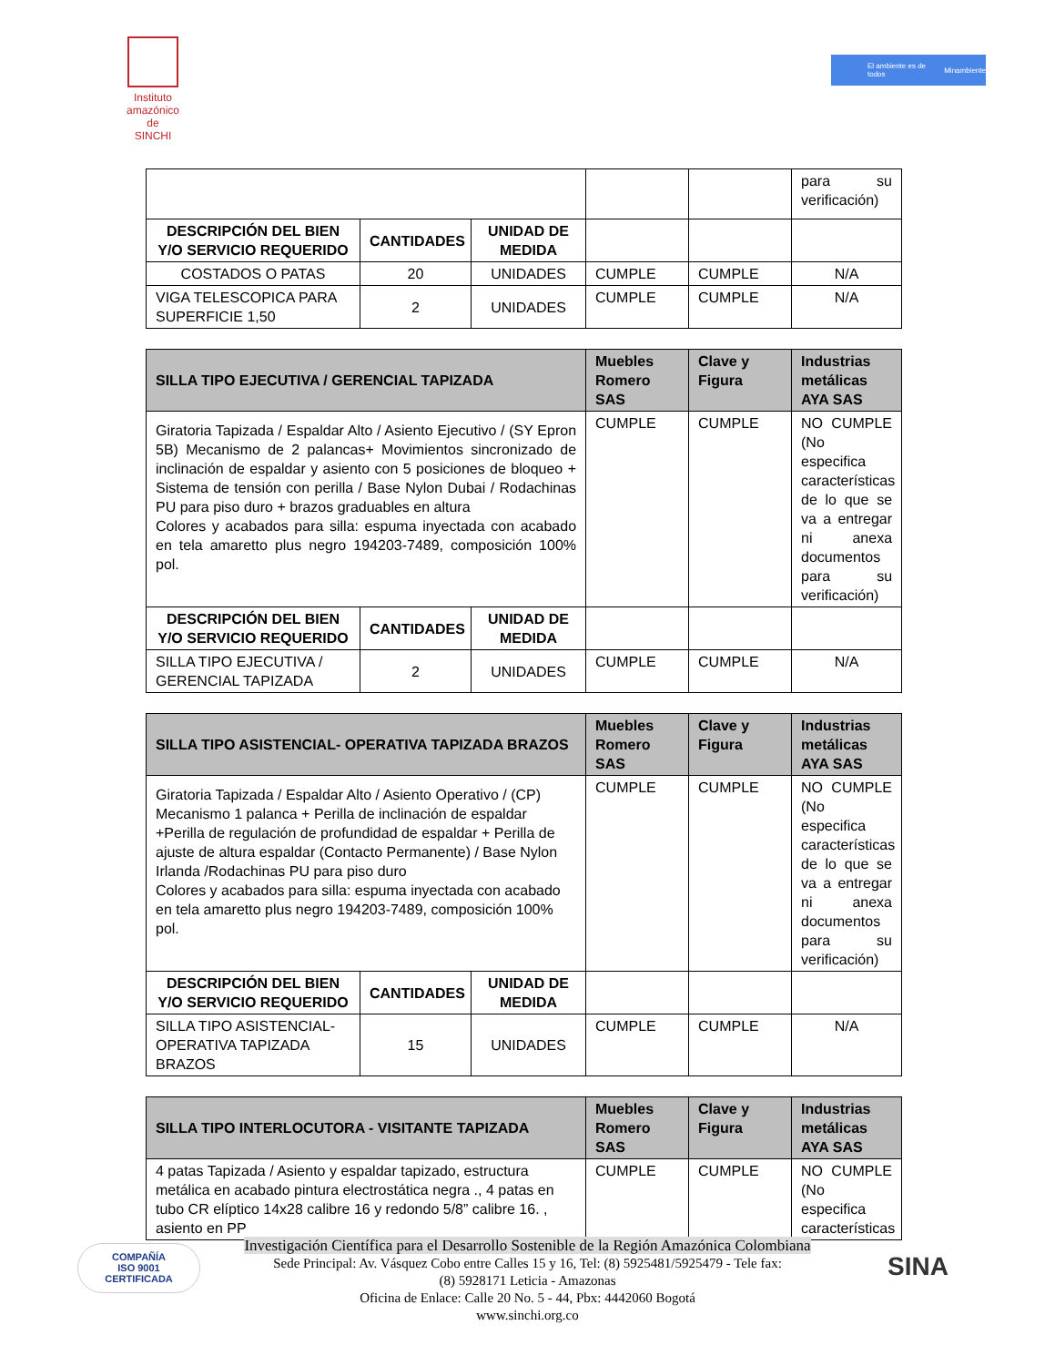Instituto
amazónico de
SINCHI
El ambiente es de todos Minambiente
| | | | | | para su verificación) |
| DESCRIPCIÓN DEL BIEN Y/O SERVICIO REQUERIDO | CANTIDADES | UNIDAD DE MEDIDA | | | |
| COSTADOS O PATAS | 20 | UNIDADES | CUMPLE | CUMPLE | N/A |
| VIGA TELESCOPICA PARA SUPERFICIE 1,50 | 2 | UNIDADES | CUMPLE | CUMPLE | N/A |
| SILLA TIPO EJECUTIVA / GERENCIAL TAPIZADA | | | Muebles Romero SAS | Clave y Figura | Industrias metálicas AYA SAS |
| --- | --- | --- | --- | --- | --- |
| Giratoria Tapizada / Espaldar Alto / Asiento Ejecutivo / (SY Epron 5B) Mecanismo de 2 palancas+ Movimientos sincronizado de inclinación de espaldar y asiento con 5 posiciones de bloqueo + Sistema de tensión con perilla / Base Nylon Dubai / Rodachinas PU para piso duro + brazos graduables en altura Colores y acabados para silla: espuma inyectada con acabado en tela amaretto plus negro 194203-7489, composición 100% pol. | | | CUMPLE | CUMPLE | NO CUMPLE (No especifica características de lo que se va a entregar ni anexa documentos para su verificación) |
| DESCRIPCIÓN DEL BIEN Y/O SERVICIO REQUERIDO | CANTIDADES | UNIDAD DE MEDIDA | | | |
| SILLA TIPO EJECUTIVA / GERENCIAL TAPIZADA | 2 | UNIDADES | CUMPLE | CUMPLE | N/A |
| SILLA TIPO ASISTENCIAL- OPERATIVA TAPIZADA BRAZOS | | | Muebles Romero SAS | Clave y Figura | Industrias metálicas AYA SAS |
| --- | --- | --- | --- | --- | --- |
| Giratoria Tapizada / Espaldar Alto / Asiento Operativo / (CP) Mecanismo 1 palanca + Perilla de inclinación de espaldar +Perilla de regulación de profundidad de espaldar + Perilla de ajuste de altura espaldar (Contacto Permanente) / Base Nylon Irlanda /Rodachinas PU para piso duro Colores y acabados para silla: espuma inyectada con acabado en tela amaretto plus negro 194203-7489, composición 100% pol. | | | CUMPLE | CUMPLE | NO CUMPLE (No especifica características de lo que se va a entregar ni anexa documentos para su verificación) |
| DESCRIPCIÓN DEL BIEN Y/O SERVICIO REQUERIDO | CANTIDADES | UNIDAD DE MEDIDA | | | |
| SILLA TIPO ASISTENCIAL- OPERATIVA TAPIZADA BRAZOS | 15 | UNIDADES | CUMPLE | CUMPLE | N/A |
| SILLA TIPO INTERLOCUTORA - VISITANTE TAPIZADA | Muebles Romero SAS | Clave y Figura | Industrias metálicas AYA SAS |
| --- | --- | --- | --- |
| 4 patas Tapizada / Asiento y espaldar tapizado, estructura metálica en acabado pintura electrostática negra ., 4 patas en tubo CR elíptico 14x28 calibre 16 y redondo 5/8” calibre 16. , asiento en PP | CUMPLE | CUMPLE | NO CUMPLE (No especifica características |
COMPAÑÍA
ISO 9001
CERTIFICADA
Investigación Científica para el Desarrollo Sostenible de la Región Amazónica Colombiana
Sede Principal: Av. Vásquez Cobo entre Calles 15 y 16, Tel: (8) 5925481/5925479 - Tele fax:
(8) 5928171 Leticia - Amazonas
Oficina de Enlace: Calle 20 No. 5 - 44, Pbx: 4442060 Bogotá
www.sinchi.org.co
SINA